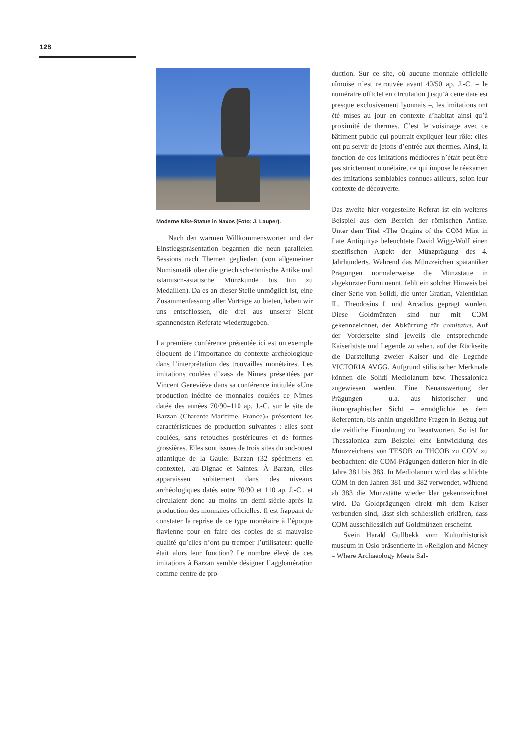128
Moderne Nike-Statue in Naxos (Foto: J. Lauper).
Nach den warmen Willkommensworten und der Einstiegspräsentation begannen die neun parallelen Sessions nach Themen gegliedert (von allgemeiner Numismatik über die griechisch-römische Antike und islamisch-asiatische Münzkunde bis hin zu Medaillen). Da es an dieser Stelle unmöglich ist, eine Zusammenfassung aller Vorträge zu bieten, haben wir uns entschlossen, die drei aus unserer Sicht spannendsten Referate wiederzugeben.
La première conférence présentée ici est un exemple éloquent de l’importance du contexte archéologique dans l’interprétation des trouvailles monétaires. Les imitations coulées d’«as» de Nîmes présentées par Vincent Geneviève dans sa conférence intitulée «Une production inédite de monnaies coulées de Nîmes datée des années 70/90–110 ap. J.-C. sur le site de Barzan (Charente-Maritime, France)» présentent les caractéristiques de production suivantes : elles sont coulées, sans retouches postérieures et de formes grossières. Elles sont issues de trois sites du sud-ouest atlantique de la Gaule: Barzan (32 spécimens en contexte), Jau-Dignac et Saintes. À Barzan, elles apparaissent subitement dans des niveaux archéologiques datés entre 70/90 et 110 ap. J.-C., et circulaient donc au moins un demi-siècle après la production des monnaies officielles. Il est frappant de constater la reprise de ce type monétaire à l’époque flavienne pour en faire des copies de si mauvaise qualité qu’elles n’ont pu tromper l’utilisateur: quelle était alors leur fonction? Le nombre élevé de ces imitations à Barzan semble désigner l’agglomération comme centre de pro-
duction. Sur ce site, où aucune monnaie officielle nîmoise n’est retrouvée avant 40/50 ap. J.-C. – le numéraire officiel en circulation jusqu’à cette date est presque exclusivement lyonnais –, les imitations ont été mises au jour en contexte d’habitat ainsi qu’à proximité de thermes. C’est le voisinage avec ce bâtiment public qui pourrait expliquer leur rôle: elles ont pu servir de jetons d’entrée aux thermes. Ainsi, la fonction de ces imitations médiocres n’était peut-être pas strictement monétaire, ce qui impose le réexamen des imitations semblables connues ailleurs, selon leur contexte de découverte.
Das zweite hier vorgestellte Referat ist ein weiteres Beispiel aus dem Bereich der römischen Antike. Unter dem Titel «The Origins of the COM Mint in Late Antiquity» beleuchtete David Wigg-Wolf einen spezifischen Aspekt der Münzprägung des 4. Jahrhunderts. Während das Münzzeichen spätantiker Prägungen normalerweise die Münzstätte in abgekürzter Form nennt, fehlt ein solcher Hinweis bei einer Serie von Solidi, die unter Gratian, Valentinian II., Theodosius I. und Arcadius geprägt wurden. Diese Goldmünzen sind nur mit COM gekennzeichnet, der Abkürzung für comitatus. Auf der Vorderseite sind jeweils die entsprechende Kaiserbüste und Legende zu sehen, auf der Rückseite die Darstellung zweier Kaiser und die Legende VICTORIA AVGG. Aufgrund stilistischer Merkmale können die Solidi Mediolanum bzw. Thessalonica zugewiesen werden. Eine Neuauswertung der Prägungen – u.a. aus historischer und ikonographischer Sicht – ermöglichte es dem Referenten, bis anhin ungeklärte Fragen in Bezug auf die zeitliche Einordnung zu beantworten. So ist für Thessalonica zum Beispiel eine Entwicklung des Münzzeichens von TESOB zu THCOB zu COM zu beobachten; die COM-Prägungen datieren hier in die Jahre 381 bis 383. In Mediolanum wird das schlichte COM in den Jahren 381 und 382 verwendet, während ab 383 die Münzstätte wieder klar gekennzeichnet wird. Da Goldprägungen direkt mit dem Kaiser verbunden sind, lässt sich schliesslich erklären, dass COM ausschliesslich auf Goldmünzen erscheint.
Svein Harald Gullbekk vom Kulturhistorisk museum in Oslo präsentierte in «Religion and Money – Where Archaeology Meets Sal-